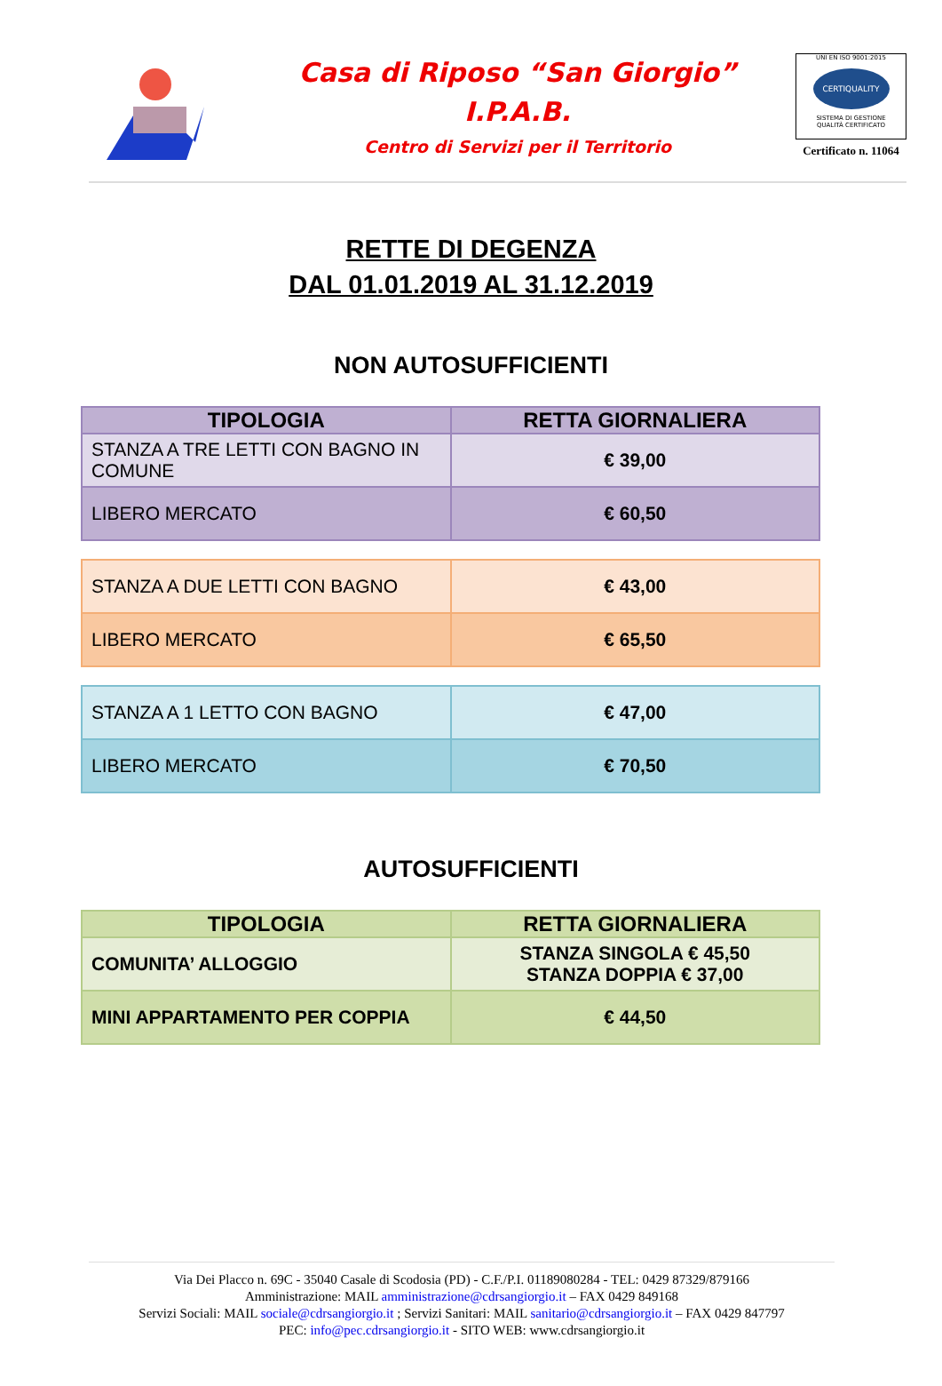Casa di Riposo “San Giorgio”
I.P.A.B.
Centro di Servizi per il Territorio
UNI EN ISO 9001:2015
CERTIQUALITY
SISTEMA DI GESTIONE
QUALITÀ CERTIFICATO
Certificato n. 11064
RETTE DI DEGENZA
DAL 01.01.2019 AL 31.12.2019
NON AUTOSUFFICIENTI
| TIPOLOGIA | RETTA GIORNALIERA |
| --- | --- |
| STANZA A TRE LETTI CON BAGNO IN COMUNE | € 39,00 |
| LIBERO MERCATO | € 60,50 |
| STANZA A DUE LETTI CON BAGNO | € 43,00 |
| LIBERO MERCATO | € 65,50 |
| STANZA A 1 LETTO CON BAGNO | € 47,00 |
| LIBERO MERCATO | € 70,50 |
AUTOSUFFICIENTI
| TIPOLOGIA | RETTA GIORNALIERA |
| --- | --- |
| COMUNITA’ ALLOGGIO | STANZA SINGOLA € 45,50 STANZA DOPPIA € 37,00 |
| MINI APPARTAMENTO PER COPPIA | € 44,50 |
Via Dei Placco n. 69C - 35040 Casale di Scodosia (PD) - C.F./P.I. 01189080284 - TEL: 0429 87329/879166
Amministrazione: MAIL amministrazione@cdrsangiorgio.it – FAX 0429 849168
Servizi Sociali: MAIL sociale@cdrsangiorgio.it ; Servizi Sanitari: MAIL sanitario@cdrsangiorgio.it – FAX 0429 847797
PEC: info@pec.cdrsangiorgio.it - SITO WEB: www.cdrsangiorgio.it